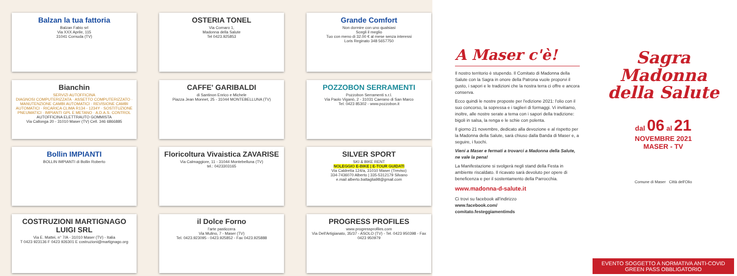Balzan la tua fattoria
Balzan Fabio srl
Via XXX Aprile, 115
31041 Cornuda (TV)
OSTERIA TONEL
Via Cornaro 1,
Madonna della Salute
Tel 0423.925853
Grande Comfort
Non dormire con uno qualsiasi
Scegli il meglio
Tuo con meno di 32.00 € al mese senza interessi
Loris Reginato 348 5657750
Bianchin
SERVIZI AUTOFFICINA
DIAGNOSI COMPUTERIZZATA · ASSETTO COMPUTERIZZATO · MANUTENZIONE CAMBI AUTOMATICI · REVISIONE CAMBI AUTOMATICI · RICARICA CLIMA R134 - 1234Y · SOSTITUZIONE PNEUMATICI · IMPIANTI GPL E METANO · A.D.A.S. CONTROL
AUTOFFICINA ELETTRAUTO GOMMISTA
Via Callonga 20 - 31010 Maser (TV) Cell. 346 6866885
CAFFE' GARIBALDI
di Santinon Enrico e Michele
Piazza Jean Monnet, 25 - 31044 MONTEBELLUNA (TV)
POZZOBON SERRAMENTI
Pozzobon Serramenti s.r.l.
Via Paolo Viganò, 2 - 31031 Caerano di San Marco
Tel. 0423 85302 - www.pozzobon.it
Bollin IMPIANTI
BOLLIN IMPIANTI di Bollin Roberto
Floricoltura Vivaistica ZAVARISE
Via Calmaggiore, 11 - 31044 Montebelluna (TV)
tel.: 0423303165
SILVER SPORT
SKI & BIKE RENT
NOLEGGIO E-BIKE | E-TOUR GUIDATI
Via Caldretta 124/a, 31010 Maser (Treviso)
334-7436070 Alberto | 335-5312179 Silvano
e.mail alberto.battaglia98@gmail.com
COSTRUZIONI MARTIGNAGO LUIGI SRL
Via E. Mattei, n° 7/A - 31010 Maser (TV) - Italia
T 0423 923136 F 0423 926301 E costruzioni@martignago.org
il Dolce Forno
l'arte pasticcera
Via Mulino, 7 - Maser (TV)
Tel. 0423.923095 - 0423.925852 - Fax 0423.925888
PROGRESS PROFILES
www.progressprofiles.com
Via Dell'Artigianato, 35/37 - ASOLO (TV) - Tel. 0423 950398 - Fax 0423 950979
A Maser c'è!
Il nostro territorio è stupendo. Il Comitato di Madonna della Salute con la Sagra in onore della Patrona vuole proporvi il gusto, i sapori e le tradizioni che la nostra terra ci offre e ancora conserva.
Ecco quindi le nostre proposte per l'edizione 2021: l'olio con il suo concorso, la sopressa e i taglieri di formaggi. Vi invitiamo, inoltre, alle nostre serate a tema con i sapori della tradizione: bigoli in salsa, la renga e le schie con polenta.
Il giorno 21 novembre, dedicato alla devozione e al rispetto per la Madonna della Salute, sarà chiuso dalla Banda di Maser e, a seguire, i fuochi.
Vieni a Maser e fermati a trovarci a Madonna della Salute, ne vale la pena!
La Manifestazione si svolgerà negli stand della Festa in ambiente riscaldato. Il ricavato sarà devoluto per opere di beneficenza e per il sostentamento della Parrocchia.
www.madonna-d-salute.it
Ci trovi su facebook all'indirizzo
www.facebook.com/
comitato.festeggiamentimds
Sagra
Madonna
della Salute
dal 06 al 21
NOVEMBRE 2021
MASER - TV
Comune di Maser Città dell'Olio
EVENTO SOGGETTO A NORMATIVA ANTI-COVID
GREEN PASS OBBLIGATORIO